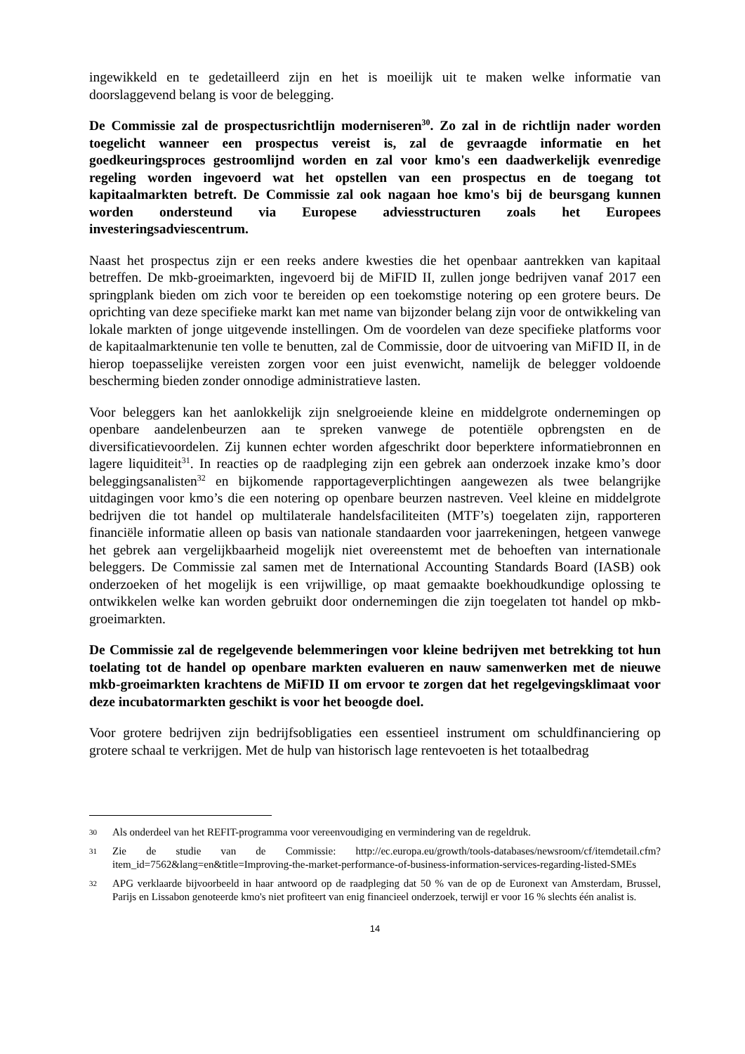ingewikkeld en te gedetailleerd zijn en het is moeilijk uit te maken welke informatie van doorslaggevend belang is voor de belegging.
De Commissie zal de prospectusrichtlijn moderniseren<sup>30</sup>. Zo zal in de richtlijn nader worden toegelicht wanneer een prospectus vereist is, zal de gevraagde informatie en het goedkeuringsproces gestroomlijnd worden en zal voor kmo's een daadwerkelijk evenredige regeling worden ingevoerd wat het opstellen van een prospectus en de toegang tot kapitaalmarkten betreft. De Commissie zal ook nagaan hoe kmo's bij de beursgang kunnen worden ondersteund via Europese adviesstructuren zoals het Europees investeringsadviescentrum.
Naast het prospectus zijn er een reeks andere kwesties die het openbaar aantrekken van kapitaal betreffen. De mkb-groeimarkten, ingevoerd bij de MiFID II, zullen jonge bedrijven vanaf 2017 een springplank bieden om zich voor te bereiden op een toekomstige notering op een grotere beurs. De oprichting van deze specifieke markt kan met name van bijzonder belang zijn voor de ontwikkeling van lokale markten of jonge uitgevende instellingen. Om de voordelen van deze specifieke platforms voor de kapitaalmarktenunie ten volle te benutten, zal de Commissie, door de uitvoering van MiFID II, in de hierop toepasselijke vereisten zorgen voor een juist evenwicht, namelijk de belegger voldoende bescherming bieden zonder onnodige administratieve lasten.
Voor beleggers kan het aanlokkelijk zijn snelgroeiende kleine en middelgrote ondernemingen op openbare aandelenbeurzen aan te spreken vanwege de potentiële opbrengsten en de diversificatievoordelen. Zij kunnen echter worden afgeschrikt door beperktere informatiebronnen en lagere liquiditeit<sup>31</sup>. In reacties op de raadpleging zijn een gebrek aan onderzoek inzake kmo’s door beleggingsanalisten<sup>32</sup> en bijkomende rapportageverplichtingen aangewezen als twee belangrijke uitdagingen voor kmo’s die een notering op openbare beurzen nastreven. Veel kleine en middelgrote bedrijven die tot handel op multilaterale handelsfaciliteiten (MTF’s) toegelaten zijn, rapporteren financiële informatie alleen op basis van nationale standaarden voor jaarrekeningen, hetgeen vanwege het gebrek aan vergelijkbaarheid mogelijk niet overeenstemt met de behoeften van internationale beleggers. De Commissie zal samen met de International Accounting Standards Board (IASB) ook onderzoeken of het mogelijk is een vrijwillige, op maat gemaakte boekhoudkundige oplossing te ontwikkelen welke kan worden gebruikt door ondernemingen die zijn toegelaten tot handel op mkb-groeimarkten.
De Commissie zal de regelgevende belemmeringen voor kleine bedrijven met betrekking tot hun toelating tot de handel op openbare markten evalueren en nauw samenwerken met de nieuwe mkb-groeimarkten krachtens de MiFID II om ervoor te zorgen dat het regelgevingsklimaat voor deze incubatormarkten geschikt is voor het beoogde doel.
Voor grotere bedrijven zijn bedrijfsobligaties een essentieel instrument om schuldfinanciering op grotere schaal te verkrijgen. Met de hulp van historisch lage rentevoeten is het totaalbedrag
30 Als onderdeel van het REFIT-programma voor vereenvoudiging en vermindering van de regeldruk.
31 Zie de studie van de Commissie: http://ec.europa.eu/growth/tools-databases/newsroom/cf/itemdetail.cfm?item_id=7562&lang=en&title=Improving-the-market-performance-of-business-information-services-regarding-listed-SMEs
32 APG verklaarde bijvoorbeeld in haar antwoord op de raadpleging dat 50 % van de op de Euronext van Amsterdam, Brussel, Parijs en Lissabon genoteerde kmo's niet profiteert van enig financieel onderzoek, terwijl er voor 16 % slechts één analist is.
14